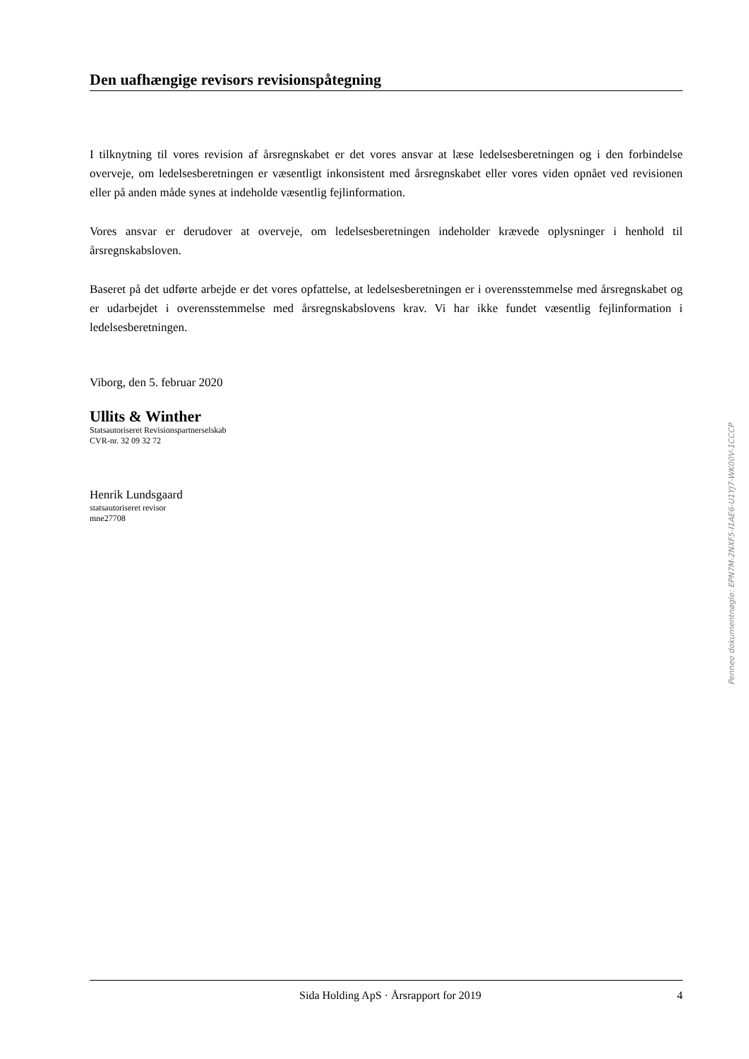Den uafhængige revisors revisionspåtegning
I tilknytning til vores revision af årsregnskabet er det vores ansvar at læse ledelsesberetningen og i den forbindelse overveje, om ledelsesberetningen er væsentligt inkonsistent med årsregnskabet eller vores viden opnået ved revisionen eller på anden måde synes at indeholde væsentlig fejlinformation.
Vores ansvar er derudover at overveje, om ledelsesberetningen indeholder krævede oplysninger i henhold til årsregnskabsloven.
Baseret på det udførte arbejde er det vores opfattelse, at ledelsesberetningen er i overensstemmelse med årsregnskabet og er udarbejdet i overensstemmelse med årsregnskabslovens krav. Vi har ikke fundet væsentlig fejlinformation i ledelsesberetningen.
Viborg, den 5. februar 2020
Ullits & Winther
Statsautoriseret Revisionspartnerselskab
CVR-nr. 32 09 32 72
Henrik Lundsgaard
statsautoriseret revisor
mne27708
Penneo dokumentnøgle: EPN7M-2NXF5-I1AE6-U1YJ7-WK00V-1CCCP
Sida Holding ApS · Årsrapport for 2019
4